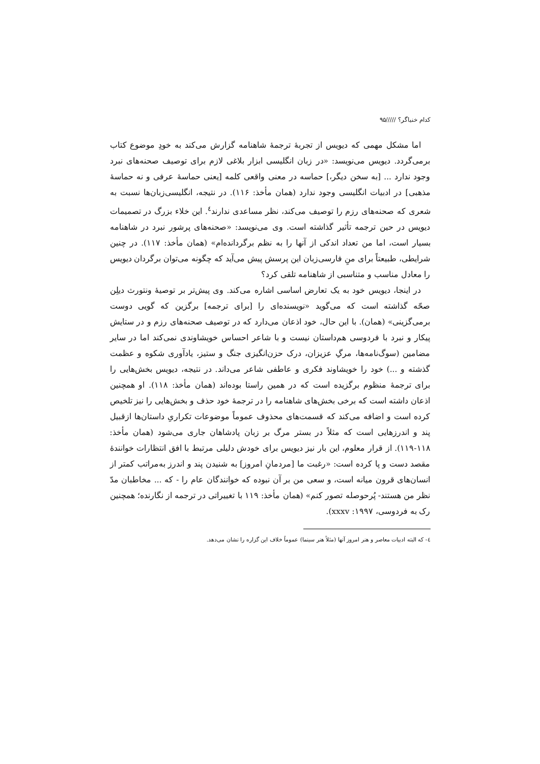کدام خنیاگر؟ /////۹۵
اما مشکل مهمی که دیویس از تجربهٔ ترجمهٔ شاهنامه گزارش می‌کند به خودِ موضوع کتاب برمی‌گردد. دیویس می‌نویسد: «در زبان انگلیسی ابزار بلاغی لازم برای توصیف صحنه‌های نبرد وجود ندارد ... [به سخن دیگر،] حماسه در معنی واقعی کلمه [یعنی حماسهٔ عرفی و نه حماسهٔ مذهبی] در ادبیات انگلیسی وجود ندارد (همان مأخذ: ۱۱۶). در نتیجه، انگلیسی‌زبان‌ها نسبت به شعری که صحنه‌های رزم را توصیف می‌کند، نظر مساعدی ندارند<sup>٤</sup>. این خلاء بزرگ در تصمیمات دیویس در حین ترجمه تأثیر گذاشته است. وی می‌نویسد: «صحنه‌های پرشور نبرد در شاهنامه بسیار است، اما من تعداد اندکی از آنها را به نظم برگردانده‌ام» (همان مأخذ: ۱۱۷). در چنین شرایطی، طبیعتاً برای منِ فارسی‌زبان این پرسش پیش می‌آید که چگونه می‌توان برگردان دیویس را معادل مناسب و متناسبی از شاهنامه تلقی کرد؟
در اینجا، دیویس خود به یک تعارض اساسی اشاره می‌کند. وی پیش‌تر بر توصیهٔ ونتورث دیلِن صحّه گذاشته است که می‌گوید «نویسنده‌ای را [برای ترجمه] برگزین که گویی دوست برمی‌گزینی» (همان). با این حال، خود اذعان می‌دارد که در توصیف صحنه‌های رزم و در ستایش پیکار و نبرد با فردوسی هم‌داستان نیست و با شاعر احساس خویشاوندی نمی‌کند اما در سایر مضامین (سوگ‌نامه‌ها، مرگِ عزیزان، درک حزن‌انگیزی جنگ و ستیز، یادآوری شکوه و عظمت گذشته و ...) خود را خویشاوند فکری و عاطفی شاعر می‌داند. در نتیجه، دیویس بخش‌هایی را برای ترجمهٔ منظوم برگزیده است که در همین راستا بوده‌اند (همان مأخذ: ۱۱۸). او همچنین اذعان داشته است که برخی بخش‌های شاهنامه را در ترجمهٔ خود حذف و بخش‌هایی را نیز تلخیص کرده است و اضافه می‌کند که قسمت‌های محذوف عموماً موضوعات تکراریِ داستان‌ها ازقبیل پند و اندرزهایی است که مثلاً در بستر مرگ بر زبان پادشاهان جاری می‌شود (همان مأخذ: ۱۱۸-۱۱۹). از قرار معلوم، این بار نیز دیویس برای خودش دلیلی مرتبط با افق انتظارات خوانندهٔ مقصد دست و پا کرده است: «رغبت ما [مردمانِ امروز] به شنیدن پند و اندرز به‌مراتب کمتر از انسان‌های قرون میانه است، و سعی من بر آن نبوده که خوانندگان عام را - که ... مخاطبان مدّ نظر من هستند- پُرحوصله تصور کنم» (همان مأخذ: ۱۱۹ با تغییراتی در ترجمه از نگارنده؛ همچنین رک به فردوسی، ۱۹۹۷: xxxv).
٤- که البته ادبیات معاصر و هنر امروز آنها (مثلاً هنر سینما) عموماً خلاف این گزاره را نشان می‌دهد.